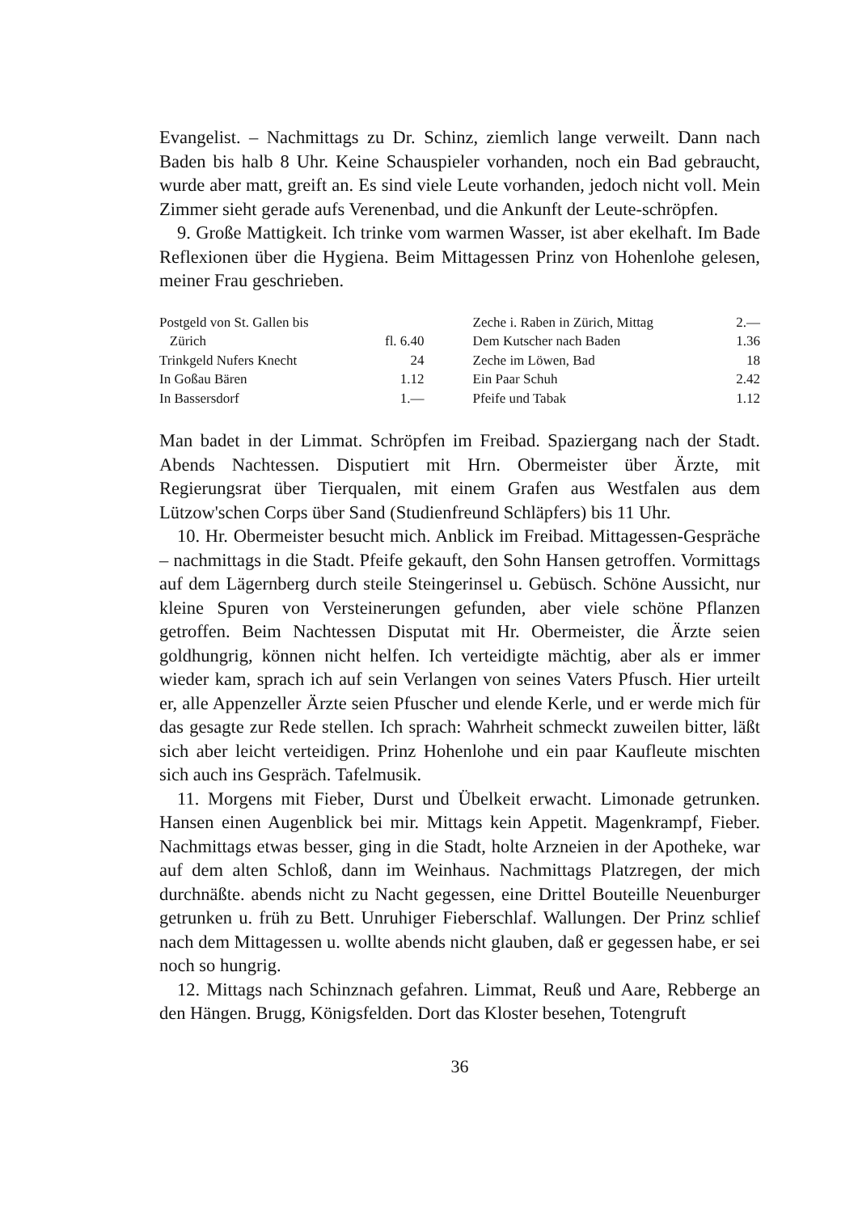Evangelist. – Nachmittags zu Dr. Schinz, ziemlich lange verweilt. Dann nach Baden bis halb 8 Uhr. Keine Schauspieler vorhanden, noch ein Bad gebraucht, wurde aber matt, greift an. Es sind viele Leute vorhanden, jedoch nicht voll. Mein Zimmer sieht gerade aufs Verenenbad, und die Ankunft der Leute-schröpfen.
9. Große Mattigkeit. Ich trinke vom warmen Wasser, ist aber ekelhaft. Im Bade Reflexionen über die Hygiena. Beim Mittagessen Prinz von Hohenlohe gelesen, meiner Frau geschrieben.
| Postgeld von St. Gallen bis | | | Zeche i. Raben in Zürich, Mittag | 2.— |
| Zürich | fl. 6.40 | | Dem Kutscher nach Baden | 1.36 |
| Trinkgeld Nufers Knecht | 24 | | Zeche im Löwen, Bad | 18 |
| In Goßau Bären | 1.12 | | Ein Paar Schuh | 2.42 |
| In Bassersdorf | 1.— | | Pfeife und Tabak | 1.12 |
Man badet in der Limmat. Schröpfen im Freibad. Spaziergang nach der Stadt. Abends Nachtessen. Disputiert mit Hrn. Obermeister über Ärzte, mit Regierungsrat über Tierqualen, mit einem Grafen aus Westfalen aus dem Lützow'schen Corps über Sand (Studienfreund Schläpfers) bis 11 Uhr.
10. Hr. Obermeister besucht mich. Anblick im Freibad. Mittagessen-Gespräche – nachmittags in die Stadt. Pfeife gekauft, den Sohn Hansen getroffen. Vormittags auf dem Lägernberg durch steile Steingerinsel u. Gebüsch. Schöne Aussicht, nur kleine Spuren von Versteinerungen gefunden, aber viele schöne Pflanzen getroffen. Beim Nachtessen Disputat mit Hr. Obermeister, die Ärzte seien goldhungrig, können nicht helfen. Ich verteidigte mächtig, aber als er immer wieder kam, sprach ich auf sein Verlangen von seines Vaters Pfusch. Hier urteilt er, alle Appenzeller Ärzte seien Pfuscher und elende Kerle, und er werde mich für das gesagte zur Rede stellen. Ich sprach: Wahrheit schmeckt zuweilen bitter, läßt sich aber leicht verteidigen. Prinz Hohenlohe und ein paar Kaufleute mischten sich auch ins Gespräch. Tafelmusik.
11. Morgens mit Fieber, Durst und Übelkeit erwacht. Limonade getrunken. Hansen einen Augenblick bei mir. Mittags kein Appetit. Magenkrampf, Fieber. Nachmittags etwas besser, ging in die Stadt, holte Arzneien in der Apotheke, war auf dem alten Schloß, dann im Weinhaus. Nachmittags Platzregen, der mich durchnäßte. abends nicht zu Nacht gegessen, eine Drittel Bouteille Neuenburger getrunken u. früh zu Bett. Unruhiger Fieberschlaf. Wallungen. Der Prinz schlief nach dem Mittagessen u. wollte abends nicht glauben, daß er gegessen habe, er sei noch so hungrig.
12. Mittags nach Schinznach gefahren. Limmat, Reuß und Aare, Rebberge an den Hängen. Brugg, Königsfelden. Dort das Kloster besehen, Totengruft
36